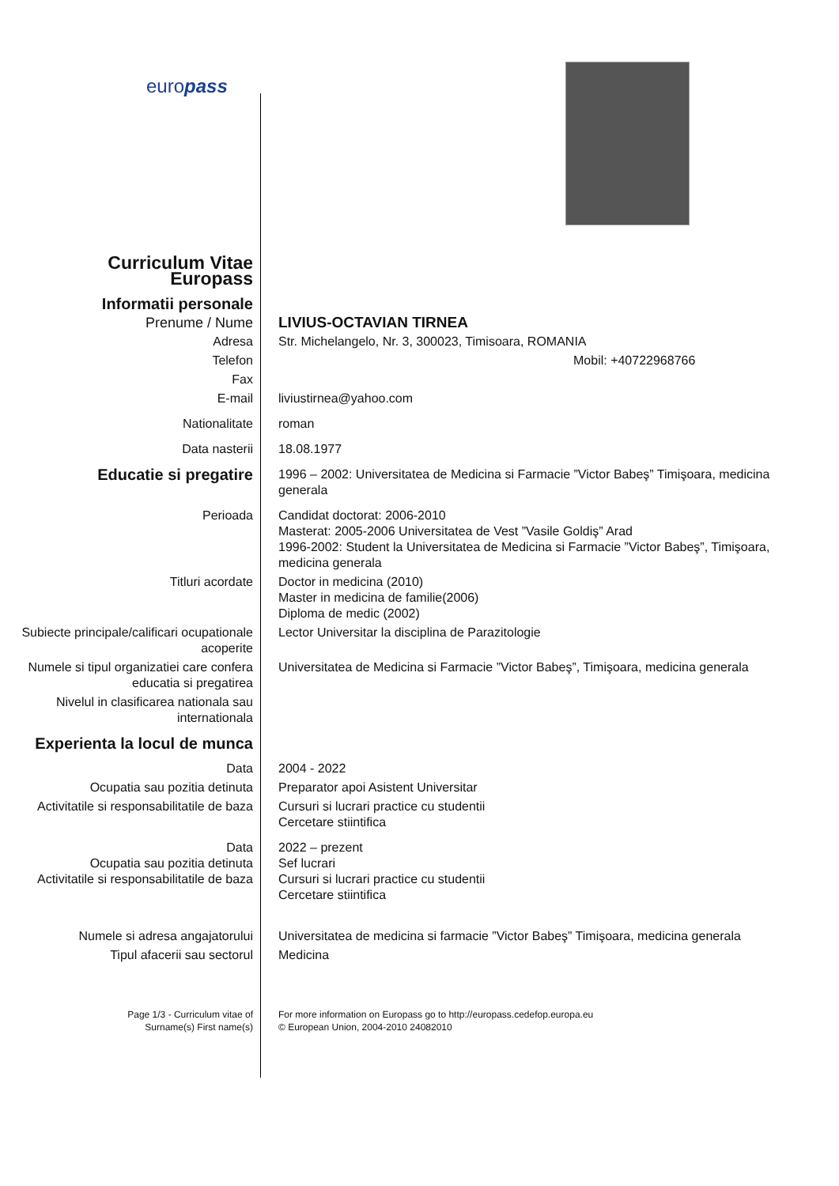europass
| Curriculum Vitae Europass | |
| Informatii personale | |
| Prenume / Nume | LIVIUS-OCTAVIAN TIRNEA |
| Adresa | Str. Michelangelo, Nr. 3, 300023, Timisoara, ROMANIA |
| Telefon | Mobil: +40722968766 |
| Fax | |
| E-mail | liviustirnea@yahoo.com |
| Nationalitate | roman |
| Data nasterii | 18.08.1977 |
| Educatie si pregatire | 1996 – 2002: Universitatea de Medicina si Farmacie ”Victor Babeş” Timişoara, medicina generala |
| Perioada | Candidat doctorat: 2006-2010 Masterat: 2005-2006 Universitatea de Vest ”Vasile Goldiş” Arad 1996-2002: Student la Universitatea de Medicina si Farmacie ”Victor Babeş”, Timişoara, medicina generala |
| Titluri acordate | Doctor in medicina (2010) Master in medicina de familie(2006) Diploma de medic (2002) |
| Subiecte principale/calificari ocupationale acoperite | Lector Universitar la disciplina de Parazitologie |
| Numele si tipul organizatiei care confera educatia si pregatirea | Universitatea de Medicina si Farmacie ”Victor Babeş”, Timişoara, medicina generala |
| Nivelul in clasificarea nationala sau internationala | |
| Experienta la locul de munca | |
| Data | 2004 - 2022 |
| Ocupatia sau pozitia detinuta | Preparator apoi Asistent Universitar |
| Activitatile si responsabilitatile de baza | Cursuri si lucrari practice cu studentii Cercetare stiintifica |
| Data Ocupatia sau pozitia detinuta Activitatile si responsabilitatile de baza | 2022 – prezent Sef lucrari Cursuri si lucrari practice cu studentii Cercetare stiintifica |
| Numele si adresa angajatorului | Universitatea de medicina si farmacie ”Victor Babeş” Timişoara, medicina generala |
| Tipul afacerii sau sectorul | Medicina |
| Page 1/3 - Curriculum vitae of Surname(s) First name(s) | For more information on Europass go to http://europass.cedefop.europa.eu © European Union, 2004-2010 24082010 |